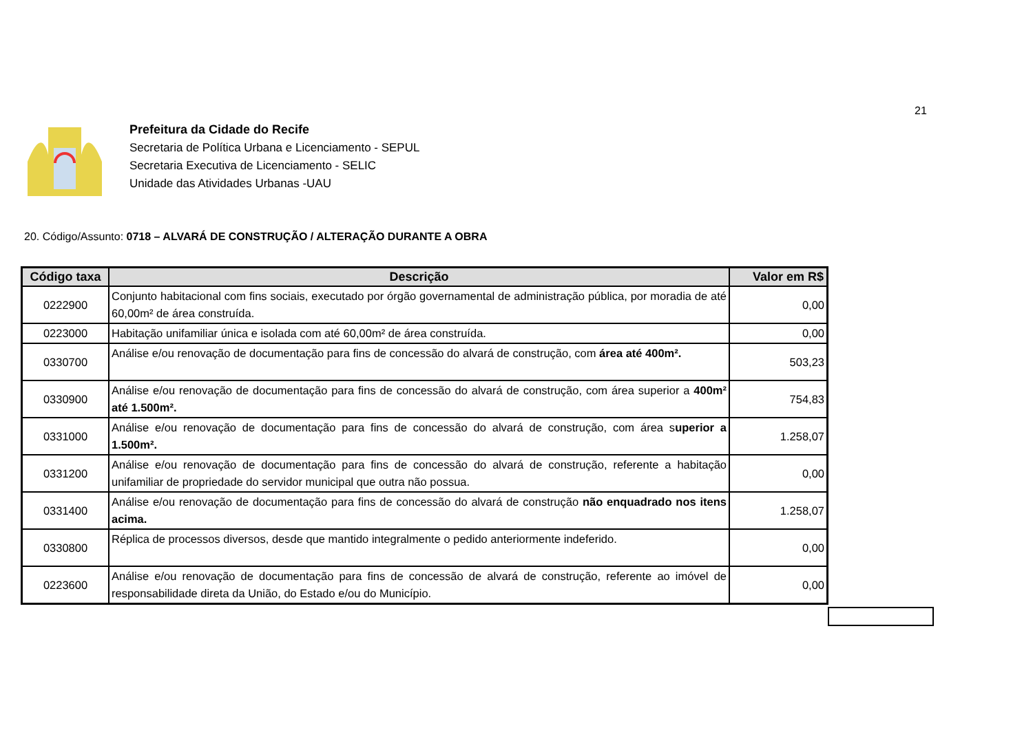21
Prefeitura da Cidade do Recife
Secretaria de Política Urbana e Licenciamento - SEPUL
Secretaria Executiva de Licenciamento - SELIC
Unidade das Atividades Urbanas -UAU
20. Código/Assunto: 0718 – ALVARÁ DE CONSTRUÇÃO / ALTERAÇÃO DURANTE A OBRA
| Código taxa | Descrição | Valor em R$ |
| --- | --- | --- |
| 0222900 | Conjunto habitacional com fins sociais, executado por órgão governamental de administração pública, por moradia de até 60,00m² de área construída. | 0,00 |
| 0223000 | Habitação unifamiliar única e isolada com até 60,00m² de área construída. | 0,00 |
| 0330700 | Análise e/ou renovação de documentação para fins de concessão do alvará de construção, com área até 400m². | 503,23 |
| 0330900 | Análise e/ou renovação de documentação para fins de concessão do alvará de construção, com área superior a 400m² até 1.500m². | 754,83 |
| 0331000 | Análise e/ou renovação de documentação para fins de concessão do alvará de construção, com área s uperior a 1.500m². | 1.258,07 |
| 0331200 | Análise e/ou renovação de documentação para fins de concessão do alvará de construção, referente a habitação unifamiliar de propriedade do servidor municipal que outra não possua. | 0,00 |
| 0331400 | Análise e/ou renovação de documentação para fins de concessão do alvará de construção não enquadrado nos itens acima. | 1.258,07 |
| 0330800 | Réplica de processos diversos, desde que mantido integralmente o pedido anteriormente indeferido. | 0,00 |
| 0223600 | Análise e/ou renovação de documentação para fins de concessão de alvará de construção, referente ao imóvel de responsabilidade direta da União, do Estado e/ou do Município. | 0,00 |